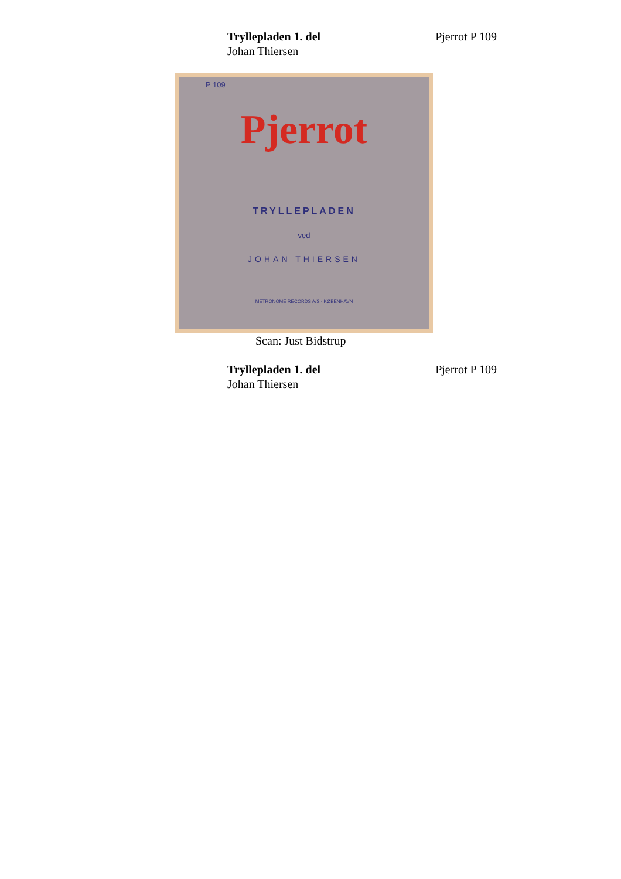Trylle­pladen 1. del
Johan Thiersen
Pjerrot P 109
P 109
Pjerrot
TRYLLEPLADEN
ved
JOHAN THIERSEN
METRONOME RECORDS A/S - KØBENHAVN
Scan: Just Bidstrup
Trylle­pladen 1. del
Johan Thiersen
Pjerrot P 109